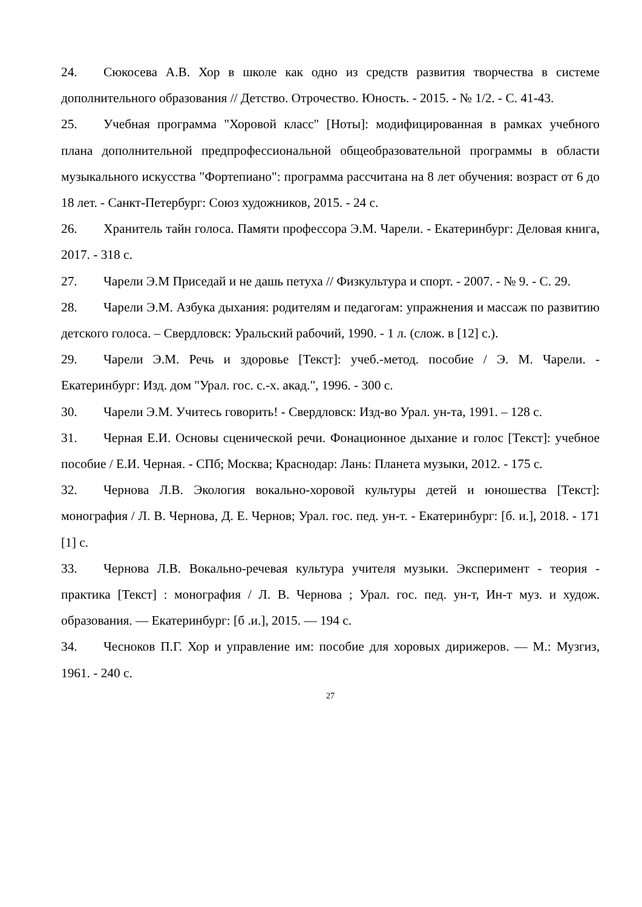24. Сюкосева А.В. Хор в школе как одно из средств развития творчества в системе дополнительного образования // Детство. Отрочество. Юность. - 2015. - № 1/2. - С. 41-43.
25. Учебная программа "Хоровой класс" [Ноты]: модифицированная в рамках учебного плана дополнительной предпрофессиональной общеобразовательной программы в области музыкального искусства "Фортепиано": программа рассчитана на 8 лет обучения: возраст от 6 до 18 лет. - Санкт-Петербург: Союз художников, 2015. - 24 с.
26. Хранитель тайн голоса. Памяти профессора Э.М. Чарели. - Екатеринбург: Деловая книга, 2017. - 318 с.
27. Чарели Э.М Приседай и не дашь петуха // Физкультура и спорт. - 2007. - № 9. - С. 29.
28. Чарели Э.М. Азбука дыхания: родителям и педагогам: упражнения и массаж по развитию детского голоса. – Свердловск: Уральский рабочий, 1990. - 1 л. (слож. в [12] с.).
29. Чарели Э.М. Речь и здоровье [Текст]: учеб.-метод. пособие / Э. М. Чарели. - Екатеринбург: Изд. дом "Урал. гос. с.-х. акад.", 1996. - 300 с.
30. Чарели Э.М. Учитесь говорить! - Свердловск: Изд-во Урал. ун-та, 1991. – 128 с.
31. Черная Е.И. Основы сценической речи. Фонационное дыхание и голос [Текст]: учебное пособие / Е.И. Черная. - СПб; Москва; Краснодар: Лань: Планета музыки, 2012. - 175 с.
32. Чернова Л.В. Экология вокально-хоровой культуры детей и юношества [Текст]: монография / Л. В. Чернова, Д. Е. Чернов; Урал. гос. пед. ун-т. - Екатеринбург: [б. и.], 2018. - 171 [1] с.
33. Чернова Л.В. Вокально-речевая культура учителя музыки. Эксперимент - теория - практика [Текст] : монография / Л. В. Чернова ; Урал. гос. пед. ун-т, Ин-т муз. и худож. образования. — Екатеринбург: [б .и.], 2015. — 194 с.
34. Чесноков П.Г. Хор и управление им: пособие для хоровых дирижеров. — М.: Музгиз, 1961. - 240 с.
27